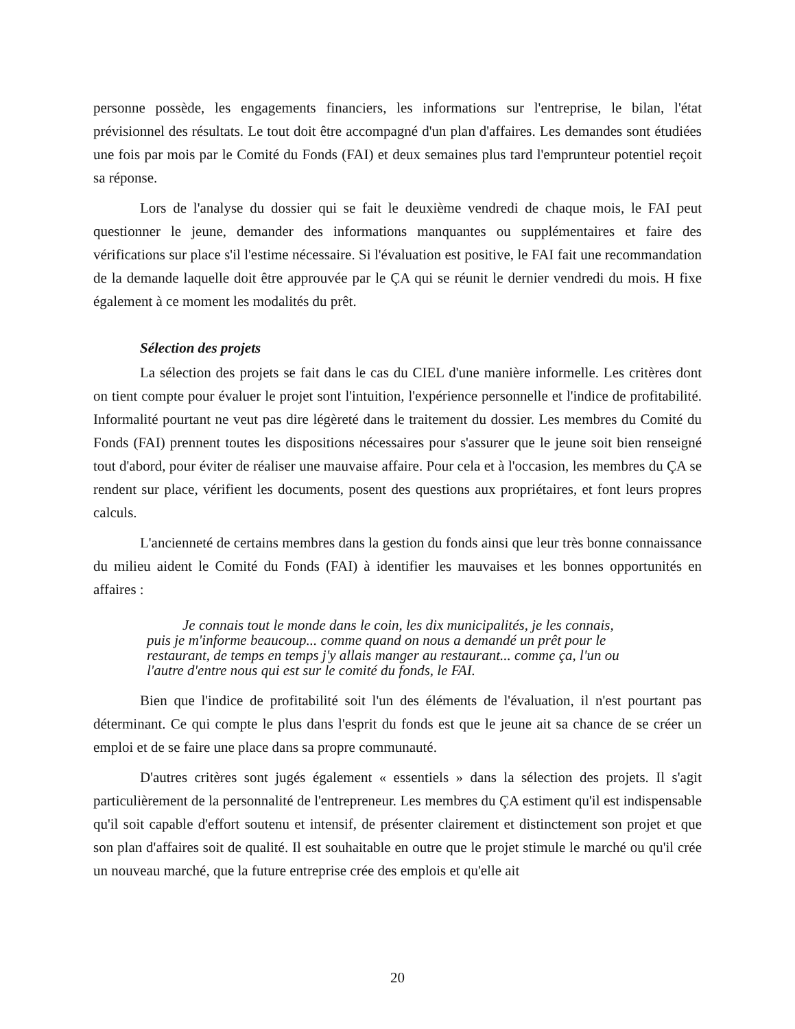personne possède, les engagements financiers, les informations sur l'entreprise, le bilan, l'état prévisionnel des résultats. Le tout doit être accompagné d'un plan d'affaires. Les demandes sont étudiées une fois par mois par le Comité du Fonds (FAI) et deux semaines plus tard l'emprunteur potentiel reçoit sa réponse.
Lors de l'analyse du dossier qui se fait le deuxième vendredi de chaque mois, le FAI peut questionner le jeune, demander des informations manquantes ou supplémentaires et faire des vérifications sur place s'il l'estime nécessaire. Si l'évaluation est positive, le FAI fait une recommandation de la demande laquelle doit être approuvée par le ÇA qui se réunit le dernier vendredi du mois. H fixe également à ce moment les modalités du prêt.
Sélection des projets
La sélection des projets se fait dans le cas du CIEL d'une manière informelle. Les critères dont on tient compte pour évaluer le projet sont l'intuition, l'expérience personnelle et l'indice de profitabilité. Informalité pourtant ne veut pas dire légèreté dans le traitement du dossier. Les membres du Comité du Fonds (FAI) prennent toutes les dispositions nécessaires pour s'assurer que le jeune soit bien renseigné tout d'abord, pour éviter de réaliser une mauvaise affaire. Pour cela et à l'occasion, les membres du ÇA se rendent sur place, vérifient les documents, posent des questions aux propriétaires, et font leurs propres calculs.
L'ancienneté de certains membres dans la gestion du fonds ainsi que leur très bonne connaissance du milieu aident le Comité du Fonds (FAI) à identifier les mauvaises et les bonnes opportunités en affaires :
Je connais tout le monde dans le coin, les dix municipalités, je les connais, puis je m'informe beaucoup... comme quand on nous a demandé un prêt pour le restaurant, de temps en temps j'y allais manger au restaurant... comme ça, l'un ou l'autre d'entre nous qui est sur le comité du fonds, le FAI.
Bien que l'indice de profitabilité soit l'un des éléments de l'évaluation, il n'est pourtant pas déterminant. Ce qui compte le plus dans l'esprit du fonds est que le jeune ait sa chance de se créer un emploi et de se faire une place dans sa propre communauté.
D'autres critères sont jugés également « essentiels » dans la sélection des projets. Il s'agit particulièrement de la personnalité de l'entrepreneur. Les membres du ÇA estiment qu'il est indispensable qu'il soit capable d'effort soutenu et intensif, de présenter clairement et distinctement son projet et que son plan d'affaires soit de qualité. Il est souhaitable en outre que le projet stimule le marché ou qu'il crée un nouveau marché, que la future entreprise crée des emplois et qu'elle ait
20